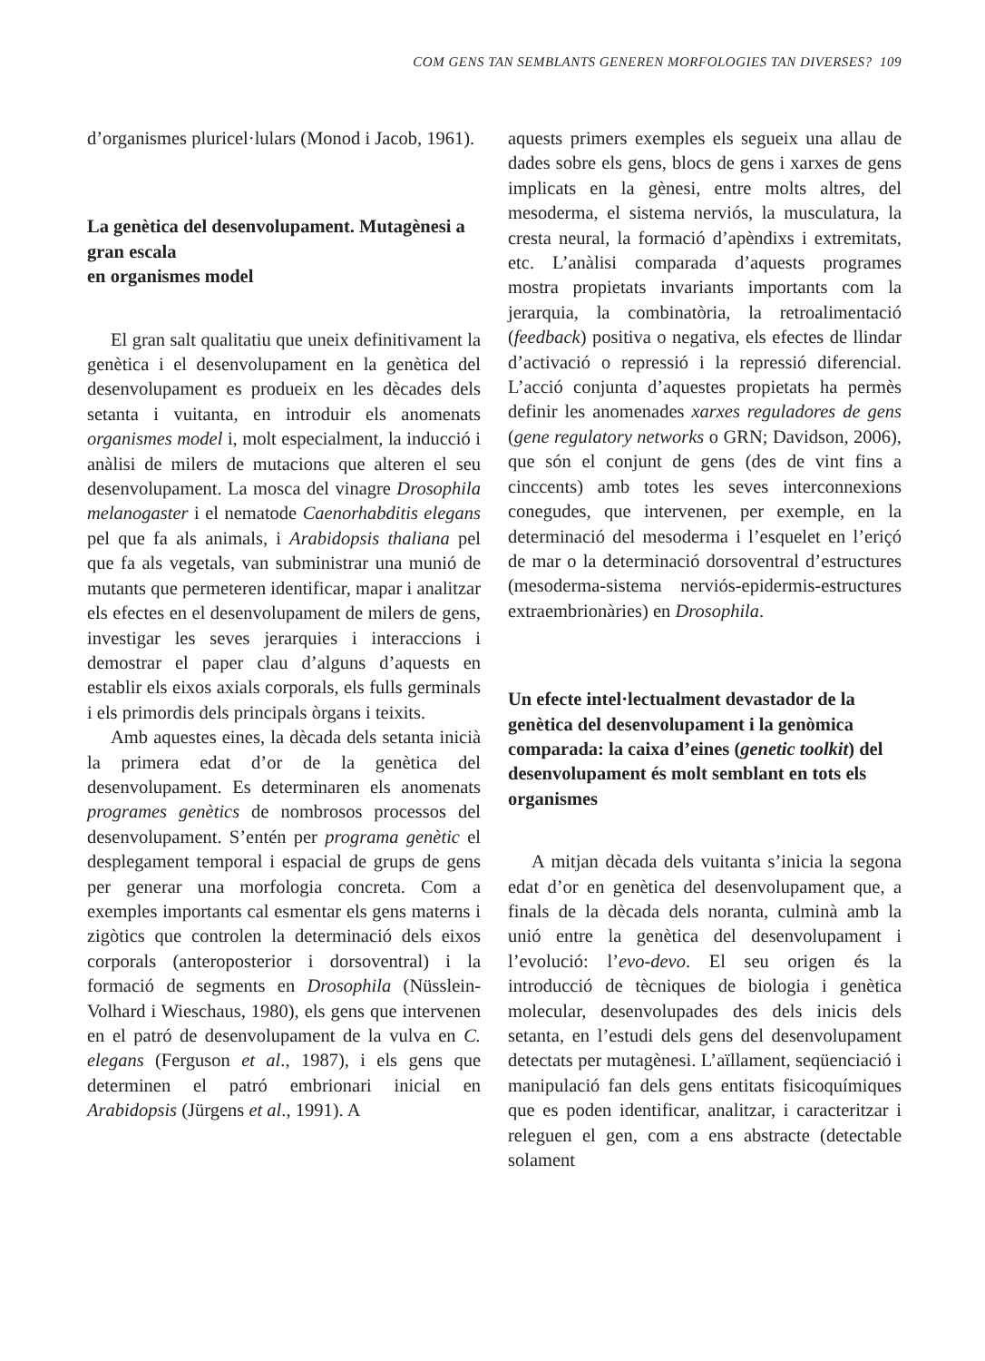COM GENS TAN SEMBLANTS GENEREN MORFOLOGIES TAN DIVERSES? 109
d’organismes pluricel·lulars (Monod i Jacob, 1961).
La genètica del desenvolupament. Mutagènesi a gran escala
en organismes model
El gran salt qualitatiu que uneix definitivament la genètica i el desenvolupament en la genètica del desenvolupament es produeix en les dècades dels setanta i vuitanta, en introduir els anomenats organismes model i, molt especialment, la inducció i anàlisi de milers de mutacions que alteren el seu desenvolupament. La mosca del vinagre Drosophila melanogaster i el nematode Caenorhabditis elegans pel que fa als animals, i Arabidopsis thaliana pel que fa als vegetals, van subministrar una munió de mutants que permeteren identificar, mapar i analitzar els efectes en el desenvolupament de milers de gens, investigar les seves jerarquies i interaccions i demostrar el paper clau d’alguns d’aquests en establir els eixos axials corporals, els fulls germinals i els primordis dels principals òrgans i teixits.
Amb aquestes eines, la dècada dels setanta inicià la primera edat d’or de la genètica del desenvolupament. Es determinaren els anomenats programes genètics de nombrosos processos del desenvolupament. S’entén per programa genètic el desplegament temporal i espacial de grups de gens per generar una morfologia concreta. Com a exemples importants cal esmentar els gens materns i zigòtics que controlen la determinació dels eixos corporals (anteroposterior i dorsoventral) i la formació de segments en Drosophila (Nüsslein-Volhard i Wieschaus, 1980), els gens que intervenen en el patró de desenvolupament de la vulva en C. elegans (Ferguson et al., 1987), i els gens que determinen el patró embrionari inicial en Arabidopsis (Jürgens et al., 1991). A
aquests primers exemples els segueix una allau de dades sobre els gens, blocs de gens i xarxes de gens implicats en la gènesi, entre molts altres, del mesoderma, el sistema nerviós, la musculatura, la cresta neural, la formació d’apèndixs i extremitats, etc. L’anàlisi comparada d’aquests programes mostra propietats invariants importants com la jerarquia, la combinatòria, la retroalimentació (feedback) positiva o negativa, els efectes de llindar d’activació o repressió i la repressió diferencial. L’acció conjunta d’aquestes propietats ha permès definir les anomenades xarxes reguladores de gens (gene regulatory networks o GRN; Davidson, 2006), que són el conjunt de gens (des de vint fins a cinccents) amb totes les seves interconnexions conegudes, que intervenen, per exemple, en la determinació del mesoderma i l’esquelet en l’eriçó de mar o la determinació dorsoventral d’estructures (mesoderma-sistema nerviós-epidermis-estructures extraembrionàries) en Drosophila.
Un efecte intel·lectualment devastador de la genètica del desenvolupament i la genòmica comparada: la caixa d’eines (genetic toolkit) del desenvolupament és molt semblant en tots els organismes
A mitjan dècada dels vuitanta s’inicia la segona edat d’or en genètica del desenvolupament que, a finals de la dècada dels noranta, culminà amb la unió entre la genètica del desenvolupament i l’evolució: l’evo-devo. El seu origen és la introducció de tècniques de biologia i genètica molecular, desenvolupades des dels inicis dels setanta, en l’estudi dels gens del desenvolupament detectats per mutagènesi. L’aïllament, seqüenciació i manipulació fan dels gens entitats fisicoquímiques que es poden identificar, analitzar, i caracteritzar i releguen el gen, com a ens abstracte (detectable solament